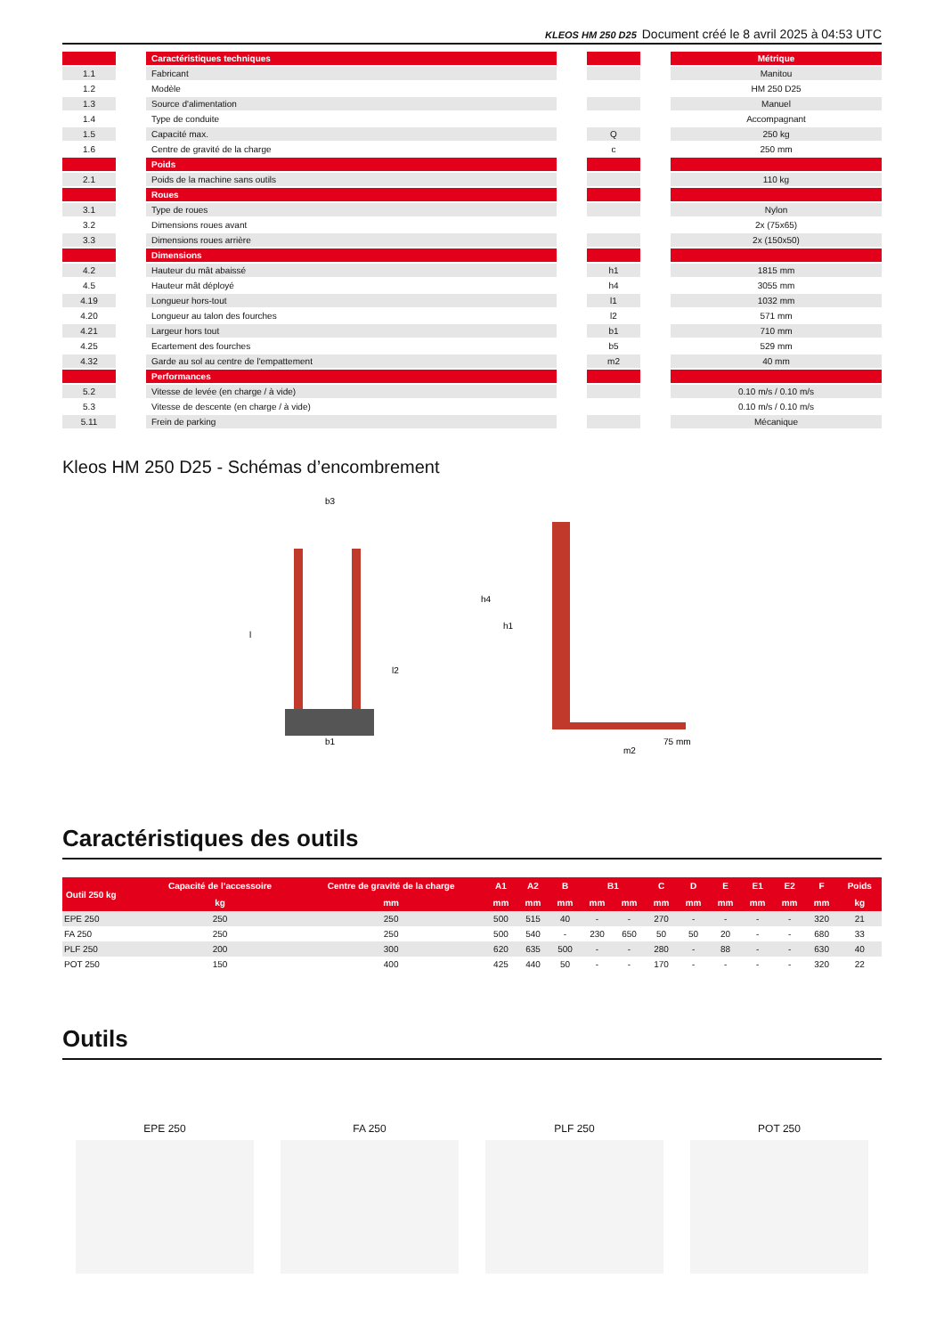KLEOS HM 250 D25 Document créé le 8 avril 2025 à 04:53 UTC
| | | Caractéristiques techniques | | | | Métrique |
| 1.1 | | Fabricant | | | | Manitou |
| 1.2 | | Modèle | | | | HM 250 D25 |
| 1.3 | | Source d'alimentation | | | | Manuel |
| 1.4 | | Type de conduite | | | | Accompagnant |
| 1.5 | | Capacité max. | | Q | | 250 kg |
| 1.6 | | Centre de gravité de la charge | | c | | 250 mm |
| | | Poids | | | | |
| 2.1 | | Poids de la machine sans outils | | | | 110 kg |
| | | Roues | | | | |
| 3.1 | | Type de roues | | | | Nylon |
| 3.2 | | Dimensions roues avant | | | | 2x (75x65) |
| 3.3 | | Dimensions roues arrière | | | | 2x (150x50) |
| | | Dimensions | | | | |
| 4.2 | | Hauteur du mât abaissé | | h1 | | 1815 mm |
| 4.5 | | Hauteur mât déployé | | h4 | | 3055 mm |
| 4.19 | | Longueur hors-tout | | l1 | | 1032 mm |
| 4.20 | | Longueur au talon des fourches | | l2 | | 571 mm |
| 4.21 | | Largeur hors tout | | b1 | | 710 mm |
| 4.25 | | Ecartement des fourches | | b5 | | 529 mm |
| 4.32 | | Garde au sol au centre de l'empattement | | m2 | | 40 mm |
| | | Performances | | | | |
| 5.2 | | Vitesse de levée (en charge / à vide) | | | | 0.10 m/s / 0.10 m/s |
| 5.3 | | Vitesse de descente (en charge / à vide) | | | | 0.10 m/s / 0.10 m/s |
| 5.11 | | Frein de parking | | | | Mécanique |
Kleos HM 250 D25 - Schémas d’encombrement
b3
l
l2
b1
h4
h1
75 mm
m2
Caractéristiques des outils
| Outil 250 kg | Capacité de l’accessoire | Centre de gravité de la charge | A1 | A2 | B | B1 | | C | D | E | E1 | E2 | F | Poids |
| --- | --- | --- | --- | --- | --- | --- | --- | --- | --- | --- | --- | --- | --- | --- |
| | kg | mm | mm | mm | mm | mm | mm | mm | mm | mm | mm | mm | mm | kg |
| EPE 250 | 250 | 250 | 500 | 515 | 40 | - | - | 270 | - | - | - | - | 320 | 21 |
| FA 250 | 250 | 250 | 500 | 540 | - | 230 | 650 | 50 | 50 | 20 | - | - | 680 | 33 |
| PLF 250 | 200 | 300 | 620 | 635 | 500 | - | - | 280 | - | 88 | - | - | 630 | 40 |
| POT 250 | 150 | 400 | 425 | 440 | 50 | - | - | 170 | - | - | - | - | 320 | 22 |
Outils
EPE 250 FA 250 PLF 250 POT 250